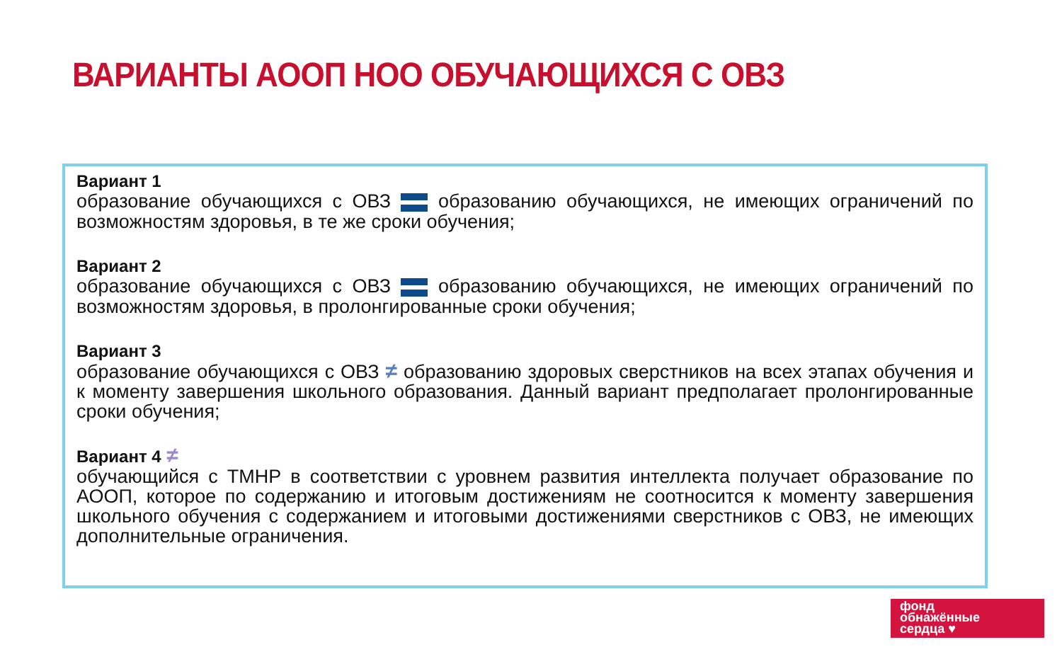ВАРИАНТЫ АООП НОО ОБУЧАЮЩИХСЯ С ОВЗ
Вариант 1
образование обучающихся с ОВЗ образованию обучающихся, не имеющих ограничений по возможностям здоровья, в те же сроки обучения;
Вариант 2
образование обучающихся с ОВЗ образованию обучающихся, не имеющих ограничений по возможностям здоровья, в пролонгированные сроки обучения;
Вариант 3
образование обучающихся с ОВЗ ≠ образованию здоровых сверстников на всех этапах обучения и к моменту завершения школьного образования. Данный вариант предполагает пролонгированные сроки обучения;
Вариант 4 ≠
обучающийся с ТМНР в соответствии с уровнем развития интеллекта получает образование по АООП, которое по содержанию и итоговым достижениям не соотносится к моменту завершения школьного обучения с содержанием и итоговыми достижениями сверстников с ОВЗ, не имеющих дополнительные ограничения.
фонд
обнажённые
сердца ♥